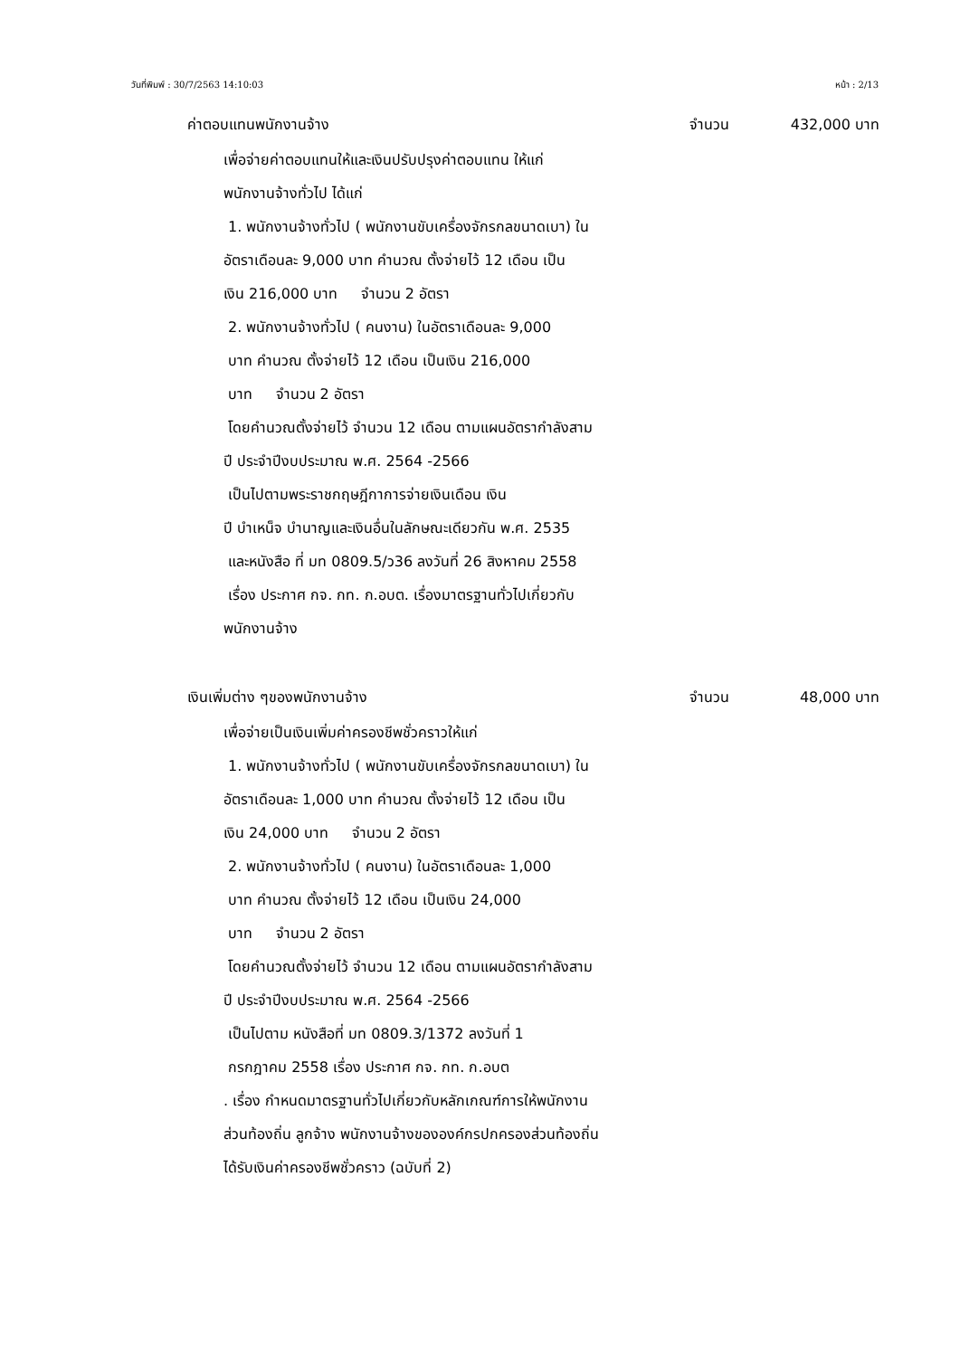วันที่พิมพ์ : 30/7/2563 14:10:03 หน้า : 2/13
ค่าตอบแทนพนักงานจ้าง จำนวน 432,000 บาท
เพื่อจ่ายค่าตอบแทนให้และเงินปรับปรุงค่าตอบแทน ให้แก่
พนักงานจ้างทั่วไป ได้แก่
1. พนักงานจ้างทั่วไป ( พนักงานขับเครื่องจักรกลขนาดเบา) ใน
อัตราเดือนละ 9,000 บาท คำนวณ ตั้งจ่ายไว้ 12 เดือน เป็น
เงิน 216,000 บาท จำนวน 2 อัตรา
2. พนักงานจ้างทั่วไป ( คนงาน) ในอัตราเดือนละ 9,000
บาท คำนวณ ตั้งจ่ายไว้ 12 เดือน เป็นเงิน 216,000
บาท จำนวน 2 อัตรา
โดยคำนวณตั้งจ่ายไว้ จำนวน 12 เดือน ตามแผนอัตรากำลังสาม
ปี ประจำปีงบประมาณ พ.ศ. 2564 -2566
เป็นไปตามพระราชกฤษฎีกาการจ่ายเงินเดือน เงิน
ปี บำเหน็จ บำนาญและเงินอื่นในลักษณะเดียวกัน พ.ศ. 2535
และหนังสือ ที่ มท 0809.5/ว36 ลงวันที่ 26 สิงหาคม 2558
เรื่อง ประกาศ กจ. กท. ก.อบต. เรื่องมาตรฐานทั่วไปเกี่ยวกับ
พนักงานจ้าง
เงินเพิ่มต่าง ๆของพนักงานจ้าง จำนวน 48,000 บาท
เพื่อจ่ายเป็นเงินเพิ่มค่าครองชีพชั่วคราวให้แก่
1. พนักงานจ้างทั่วไป ( พนักงานขับเครื่องจักรกลขนาดเบา) ใน
อัตราเดือนละ 1,000 บาท คำนวณ ตั้งจ่ายไว้ 12 เดือน เป็น
เงิน 24,000 บาท จำนวน 2 อัตรา
2. พนักงานจ้างทั่วไป ( คนงาน) ในอัตราเดือนละ 1,000
บาท คำนวณ ตั้งจ่ายไว้ 12 เดือน เป็นเงิน 24,000
บาท จำนวน 2 อัตรา
โดยคำนวณตั้งจ่ายไว้ จำนวน 12 เดือน ตามแผนอัตรากำลังสาม
ปี ประจำปีงบประมาณ พ.ศ. 2564 -2566
เป็นไปตาม หนังสือที่ มท 0809.3/1372 ลงวันที่ 1
กรกฎาคม 2558 เรื่อง ประกาศ กจ. กท. ก.อบต
. เรื่อง กำหนดมาตรฐานทั่วไปเกี่ยวกับหลักเกณฑ์การให้พนักงาน
ส่วนท้องถิ่น ลูกจ้าง พนักงานจ้างขององค์กรปกครองส่วนท้องถิ่น
ได้รับเงินค่าครองชีพชั่วคราว (ฉบับที่ 2)